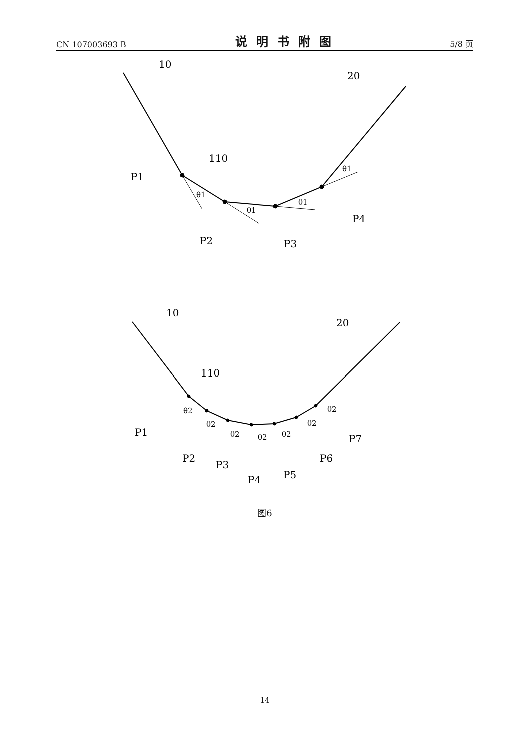CN 107003693 B 说明书附图 5/8 页
10
20
110
P1
P2
P3
P4
θ1
θ1
θ1
θ1
10
20
110
P1
P2
P3
P4
P5
P6
P7
θ2
θ2
θ2
θ2
θ2
θ2
θ2
图6
14